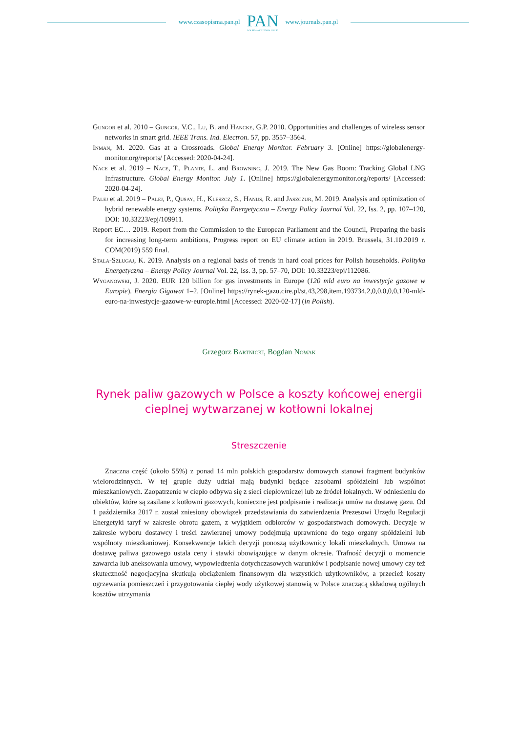www.czasopisma.pan.pl
PAN
POLSKA AKADEMIA NAUK
www.journals.pan.pl
Gungor et al. 2010 – Gungor, V.C., Lu, B. and Hancke, G.P. 2010. Opportunities and challenges of wireless sensor networks in smart grid. IEEE Trans. Ind. Electron. 57, pp. 3557–3564.
Inman, M. 2020. Gas at a Crossroads. Global Energy Monitor. February 3. [Online] https://globalenergy­monitor.org/reports/ [Accessed: 2020-04-24].
Nace et al. 2019 – Nace, T., Plante, L. and Browning, J. 2019. The New Gas Boom: Tracking Global LNG Infrastructure. Global Energy Monitor. July 1. [Online] https://globalenergymonitor.org/reports/ [Accessed: 2020-04-24].
Palej et al. 2019 – Palej, P., Qusay, H., Kleszcz, S., Hanus, R. and Jaszczur, M. 2019. Analysis and optimization of hybrid renewable energy systems. Polityka Energetyczna – Energy Policy Journal Vol. 22, Iss. 2, pp. 107–120, DOI: 10.33223/epj/109911.
Report EC… 2019. Report from the Commission to the European Parliament and the Council, Preparing the basis for increasing long-term ambitions, Progress report on EU climate action in 2019. Brussels, 31.10.2019 r. COM(2019) 559 final.
Stala-Szlugaj, K. 2019. Analysis on a regional basis of trends in hard coal prices for Polish households. Polityka Energetyczna – Energy Policy Journal Vol. 22, Iss. 3, pp. 57–70, DOI: 10.33223/epj/112086.
Wyganowski, J. 2020. EUR 120 billion for gas investments in Europe (120 mld euro na inwesty­cje gazowe w Europie). Energia Gigawat 1–2. [Online] https://rynek-gazu.cire.pl/st,43,298,i­tem,193734,2,0,0,0,0,0,120-mld-euro-na-inwestycje-gazowe-w-europie.html [Accessed: 2020-02-17] (in Polish).
Grzegorz Bartnicki, Bogdan Nowak
Rynek paliw gazowych w Polsce a koszty końcowej energii
cieplnej wytwarzanej w kotłowni lokalnej
Streszczenie
Znaczna część (około 55%) z ponad 14 mln polskich gospodarstw domowych stanowi fragment budyn­ków wielorodzinnych. W tej grupie duży udział mają budynki będące zasobami spółdzielni lub wspólnot mieszkaniowych. Zaopatrzenie w ciepło odbywa się z sieci ciepłowniczej lub ze źródeł lokalnych. W od­niesieniu do obiektów, które są zasilane z kotłowni gazowych, konieczne jest podpisanie i realizacja umów na dostawę gazu. Od 1 października 2017 r. został zniesiony obowiązek przedstawiania do zatwierdzenia Prezesowi Urzędu Regulacji Energetyki taryf w zakresie obrotu gazem, z wyjątkiem odbiorców w gospo­darstwach domowych. Decyzje w zakresie wyboru dostawcy i treści zawieranej umowy podejmują upraw­nione do tego organy spółdzielni lub wspólnoty mieszkaniowej. Konsekwencje takich decyzji ponoszą użytkownicy lokali mieszkalnych. Umowa na dostawę paliwa gazowego ustala ceny i stawki obowiązu­jące w danym okresie. Trafność decyzji o momencie zawarcia lub aneksowania umowy, wypowiedzenia dotychczasowych warunków i podpisanie nowej umowy czy też skuteczność negocjacyjna skutkują ob­ciążeniem finansowym dla wszystkich użytkowników, a przecież koszty ogrzewania pomieszczeń i przy­gotowania ciepłej wody użytkowej stanowią w Polsce znaczącą składową ogólnych kosztów utrzymania